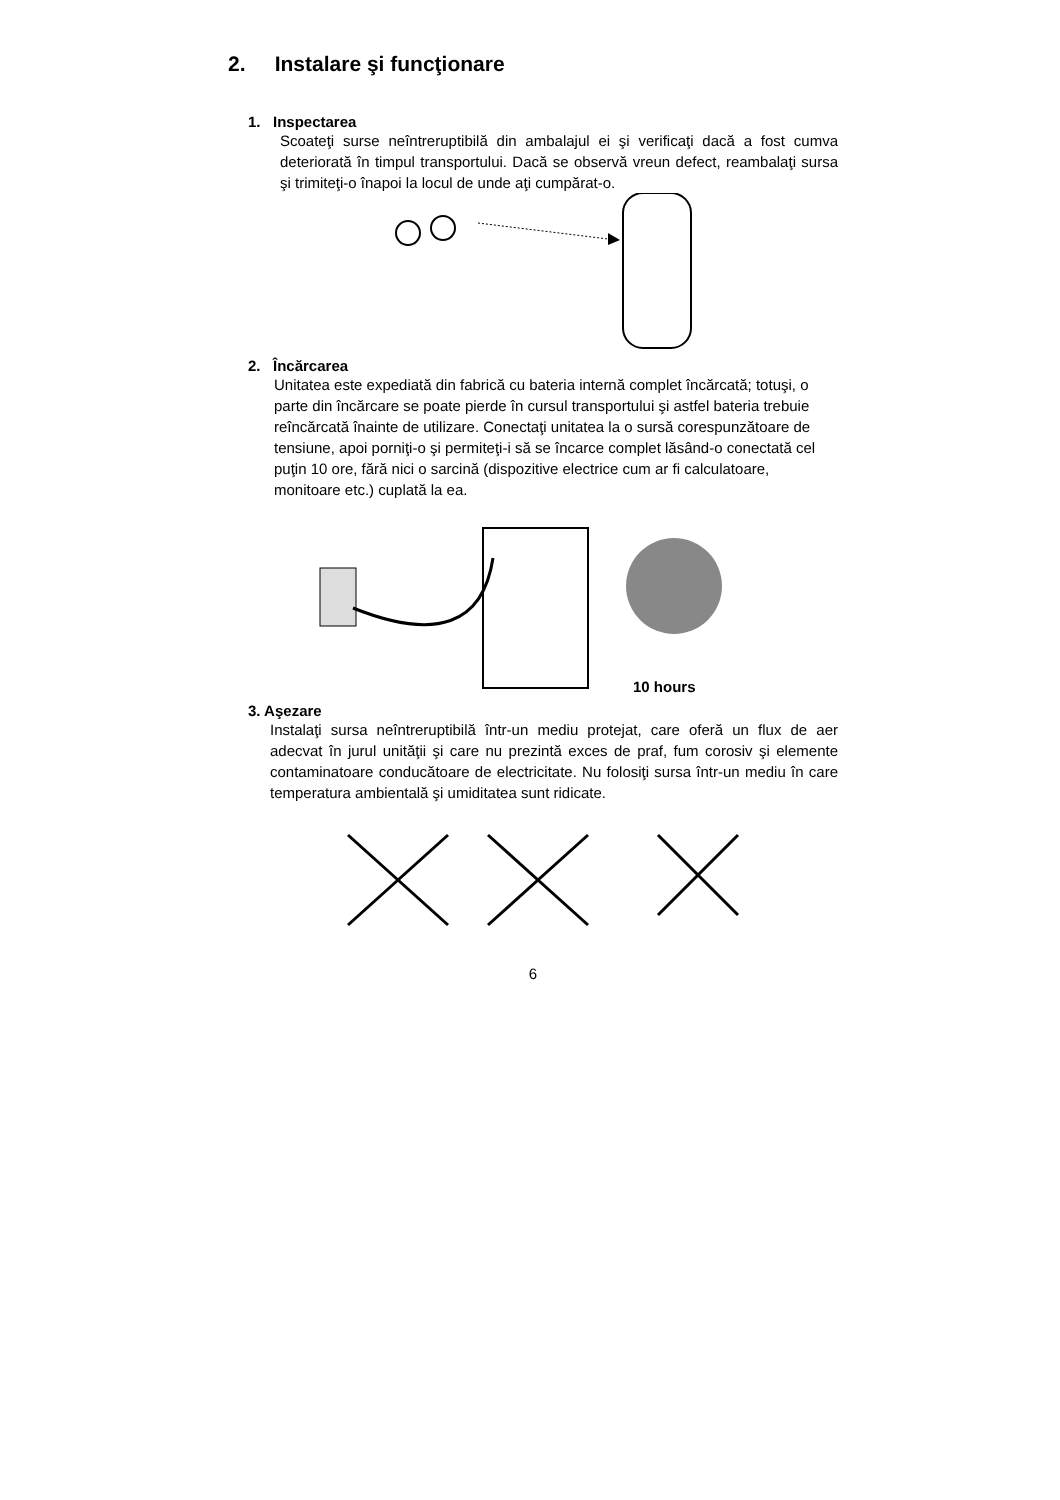2. Instalare şi funcţionare
1. Inspectarea
Scoateţi surse neîntreruptibilă din ambalajul ei şi verificaţi dacă a fost cumva deteriorată în timpul transportului. Dacă se observă vreun defect, reambalaţi sursa şi trimiteţi-o înapoi la locul de unde aţi cumpărat-o.
2. Încărcarea
Unitatea este expediată din fabrică cu bateria internă complet încărcată; totuşi, o parte din încărcare se poate pierde în cursul transportului şi astfel bateria trebuie reîncărcată înainte de utilizare. Conectaţi unitatea la o sursă corespunzătoare de tensiune, apoi porniţi-o şi permiteţi-i să se încarce complet lăsând-o conectată cel puţin 10 ore, fără nici o sarcină (dispozitive electrice cum ar fi calculatoare, monitoare etc.) cuplată la ea.
10 hours
3. Aşezare
Instalaţi sursa neîntreruptibilă într-un mediu protejat, care oferă un flux de aer adecvat în jurul unităţii şi care nu prezintă exces de praf, fum corosiv şi elemente contaminatoare conducătoare de electricitate. Nu folosiţi sursa într-un mediu în care temperatura ambientală şi umiditatea sunt ridicate.
6